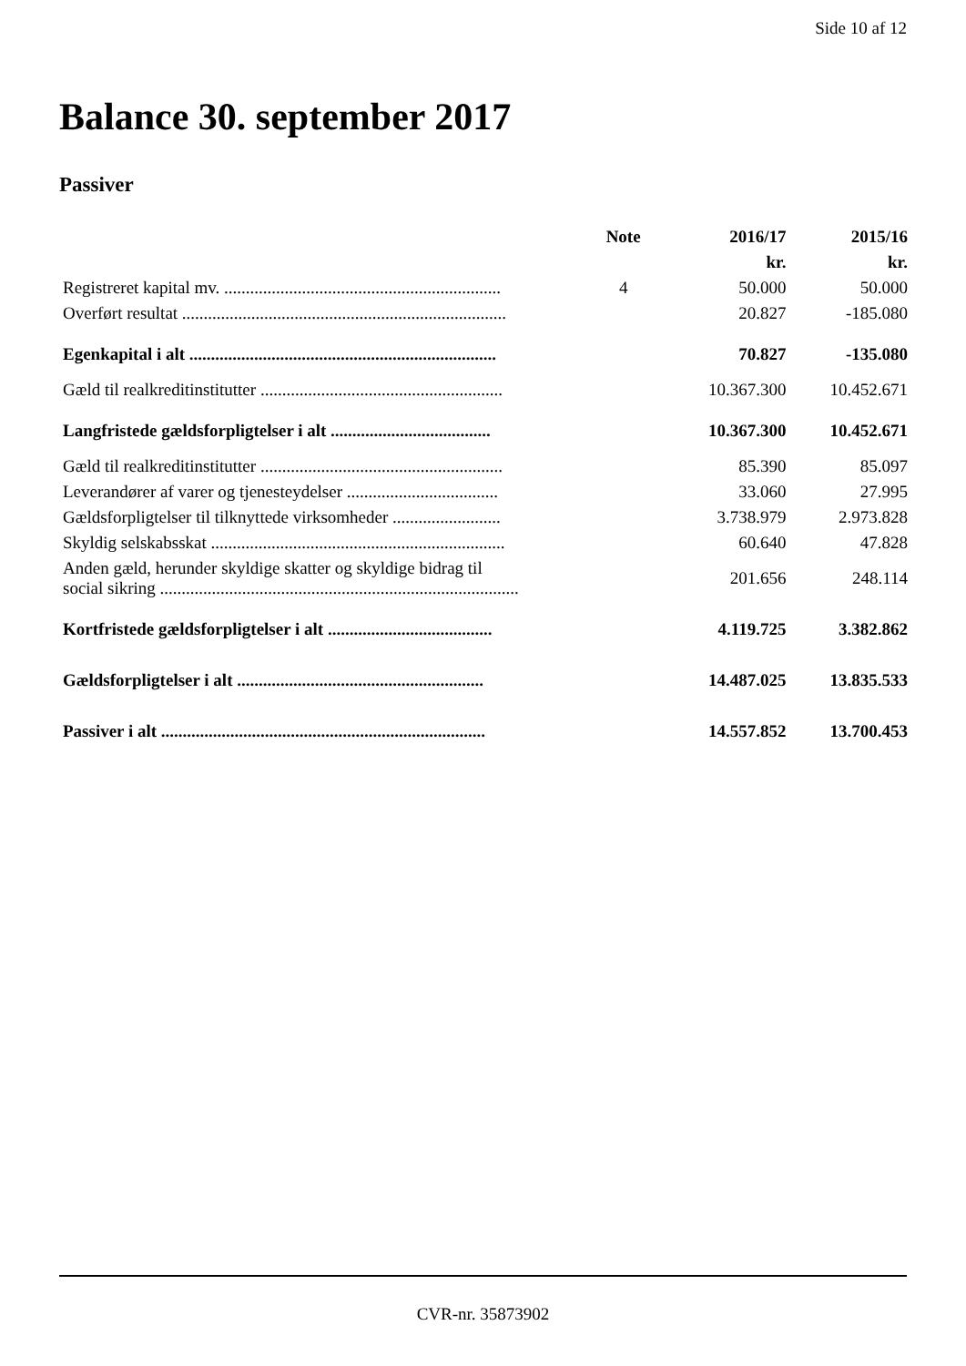Side 10 af 12
Balance 30. september 2017
Passiver
| | Note | 2016/17 | 2015/16 |
| --- | --- | --- | --- |
| | | kr. | kr. |
| Registreret kapital mv. ................................................................ | 4 | 50.000 | 50.000 |
| Overført resultat ........................................................................... | | 20.827 | -185.080 |
| Egenkapital i alt ....................................................................... | | 70.827 | -135.080 |
| Gæld til realkreditinstitutter ........................................................ | | 10.367.300 | 10.452.671 |
| Langfristede gældsforpligtelser i alt ..................................... | | 10.367.300 | 10.452.671 |
| Gæld til realkreditinstitutter ........................................................ | | 85.390 | 85.097 |
| Leverandører af varer og tjenesteydelser ................................... | | 33.060 | 27.995 |
| Gældsforpligtelser til tilknyttede virksomheder ......................... | | 3.738.979 | 2.973.828 |
| Skyldig selskabsskat .................................................................... | | 60.640 | 47.828 |
| Anden gæld, herunder skyldige skatter og skyldige bidrag til social sikring ................................................................................... | | 201.656 | 248.114 |
| Kortfristede gældsforpligtelser i alt ...................................... | | 4.119.725 | 3.382.862 |
| Gældsforpligtelser i alt ......................................................... | | 14.487.025 | 13.835.533 |
| Passiver i alt ........................................................................... | | 14.557.852 | 13.700.453 |
CVR-nr. 35873902